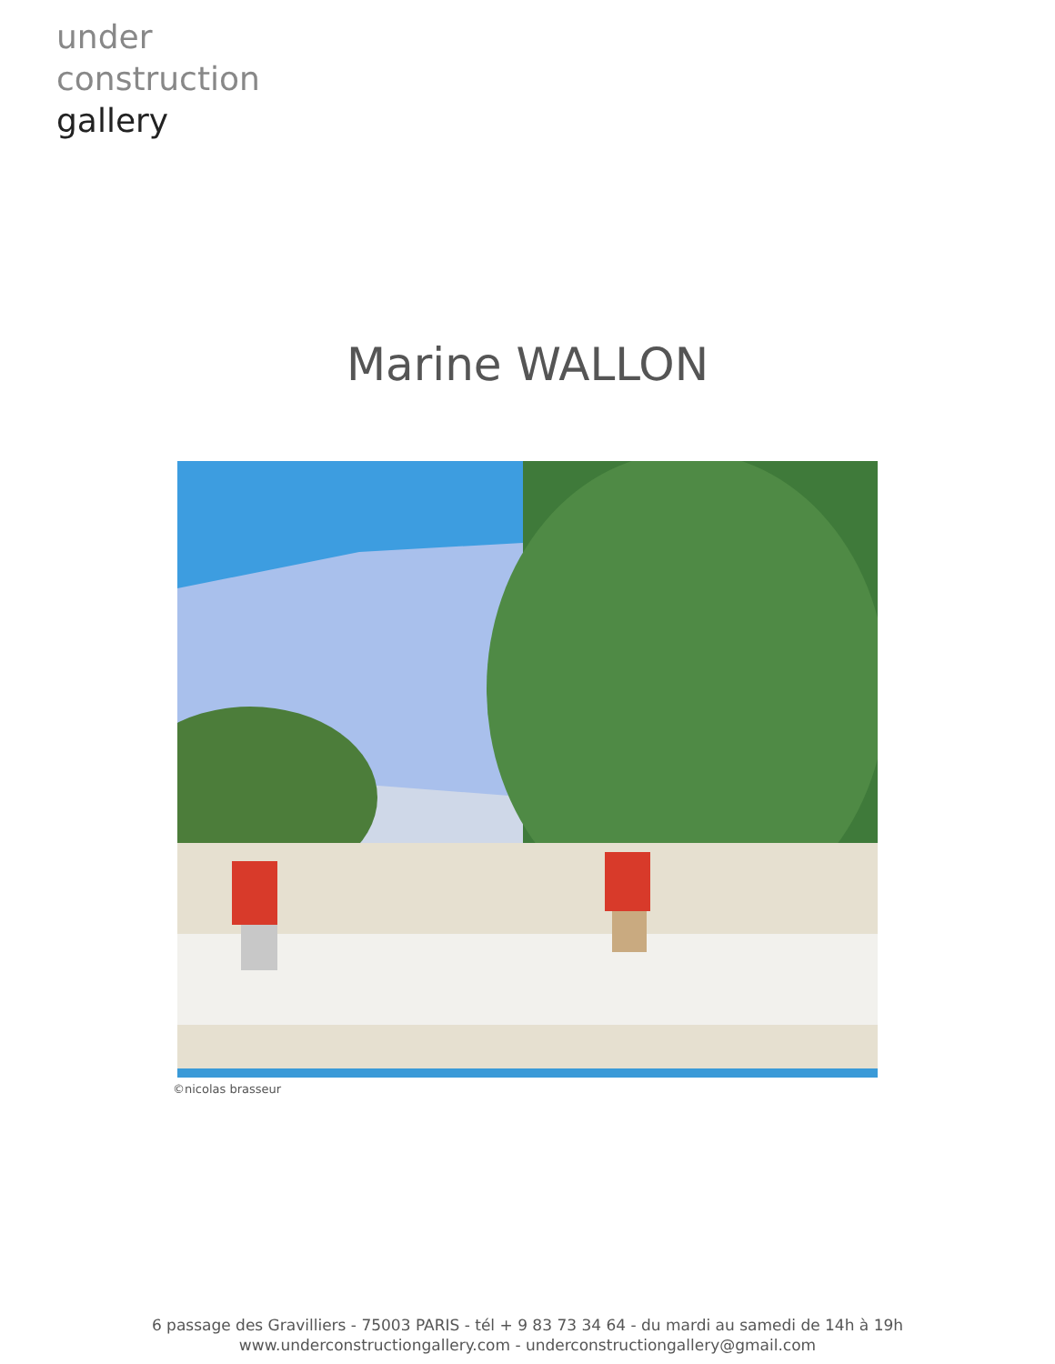under
construction
gallery
Marine WALLON
©nicolas brasseur
6 passage des Gravilliers - 75003 PARIS - tél + 9 83 73 34 64 - du mardi au samedi de 14h à 19h
www.underconstructiongallery.com - underconstructiongallery@gmail.com